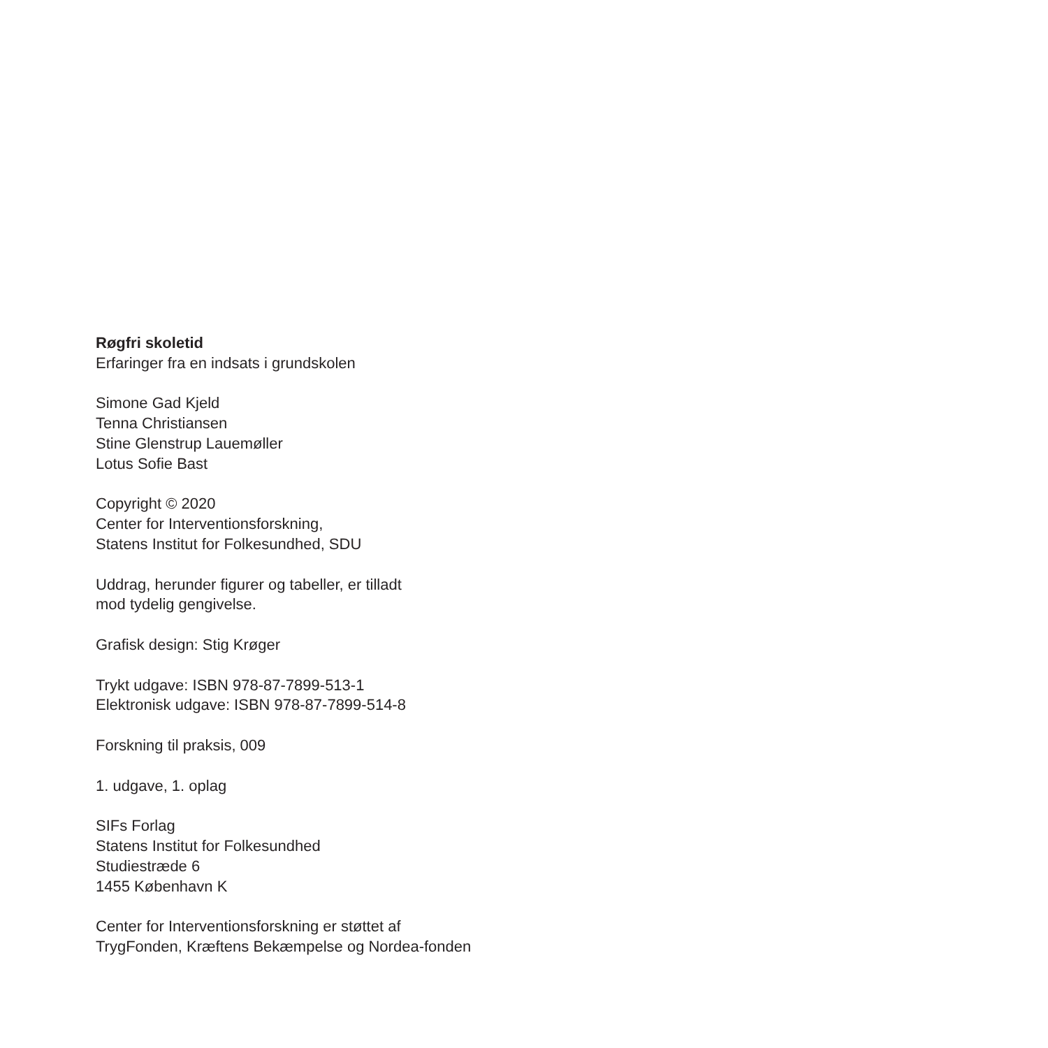Røgfri skoletid
Erfaringer fra en indsats i grundskolen
Simone Gad Kjeld
Tenna Christiansen
Stine Glenstrup Lauemøller
Lotus Sofie Bast
Copyright © 2020
Center for Interventionsforskning,
Statens Institut for Folkesundhed, SDU
Uddrag, herunder figurer og tabeller, er tilladt
mod tydelig gengivelse.
Grafisk design: Stig Krøger
Trykt udgave: ISBN 978-87-7899-513-1
Elektronisk udgave: ISBN 978-87-7899-514-8
Forskning til praksis, 009
1. udgave, 1. oplag
SIFs Forlag
Statens Institut for Folkesundhed
Studiestræde 6
1455 København K
Center for Interventionsforskning er støttet af
TrygFonden, Kræftens Bekæmpelse og Nordea-fonden